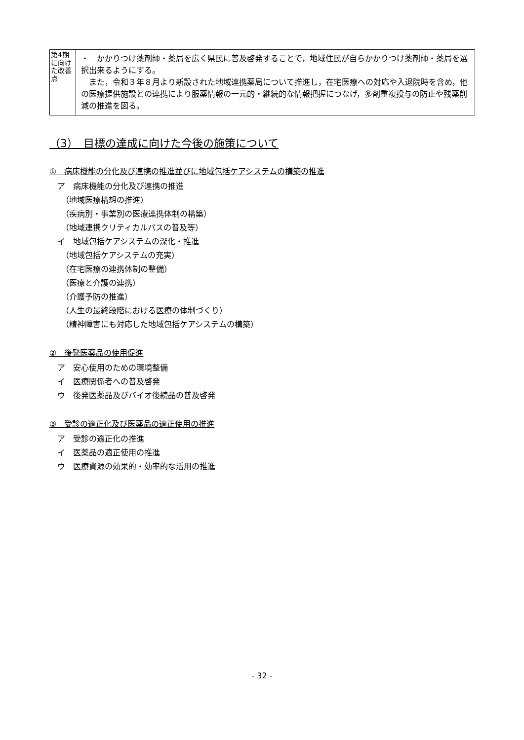| 第4期に向けた改善点 | ・ かかりつけ薬剤師・薬局を広く県民に普及啓発することで，地域住民が自らかかりつけ薬剤師・薬局を選択出来るようにする。 また，令和３年８月より新設された地域連携薬局について推進し，在宅医療への対応や入退院時を含め，他の医療提供施設との連携により服薬情報の一元的・継続的な情報把握につなげ，多剤重複投与の防止や残薬削減の推進を図る。 |
（3）　目標の達成に向けた今後の施策について
①　病床機能の分化及び連携の推進並びに地域包括ケアシステムの構築の推進
ア　病床機能の分化及び連携の推進
（地域医療構想の推進）
（疾病別・事業別の医療連携体制の構築）
（地域連携クリティカルパスの普及等）
イ　地域包括ケアシステムの深化・推進
（地域包括ケアシステムの充実）
（在宅医療の連携体制の整備）
（医療と介護の連携）
（介護予防の推進）
（人生の最終段階における医療の体制づくり）
（精神障害にも対応した地域包括ケアシステムの構築）
②　後発医薬品の使用促進
ア　安心使用のための環境整備
イ　医療関係者への普及啓発
ウ　後発医薬品及びバイオ後続品の普及啓発
③　受診の適正化及び医薬品の適正使用の推進
ア　受診の適正化の推進
イ　医薬品の適正使用の推進
ウ　医療資源の効果的・効率的な活用の推進
- 32 -